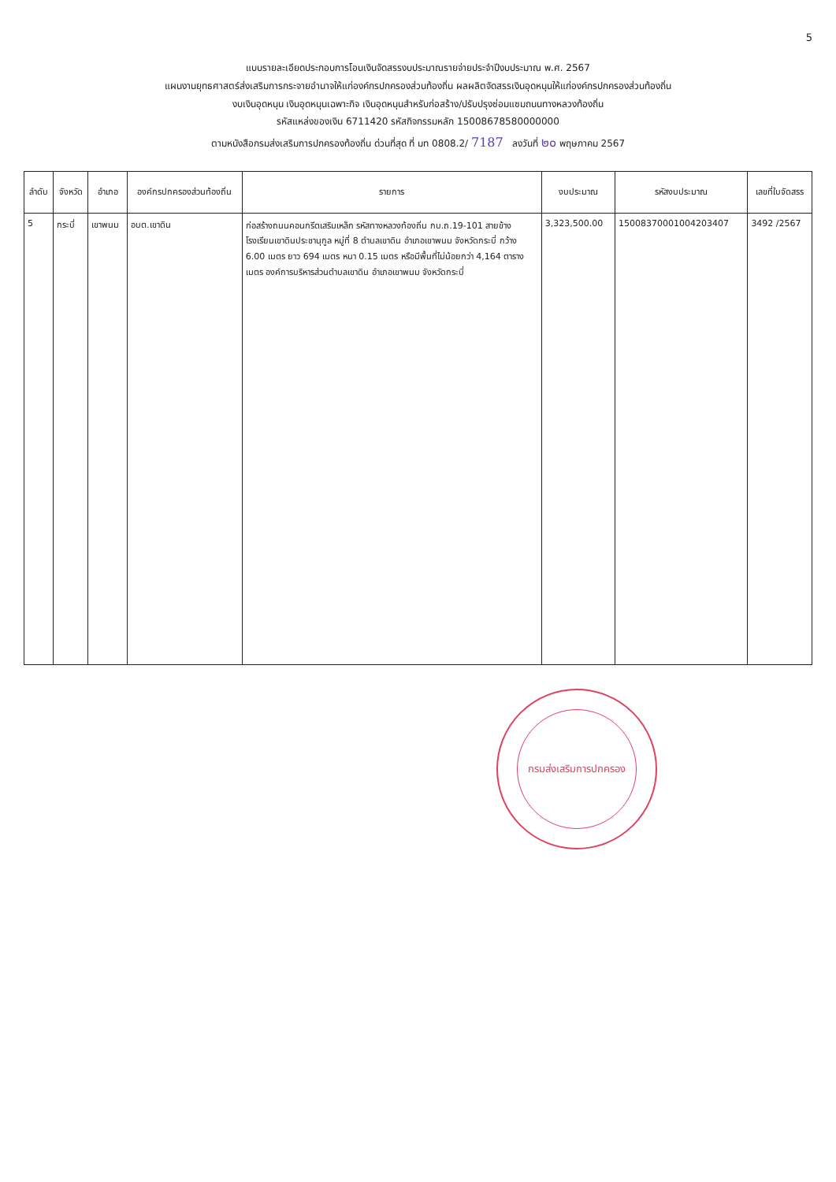5
แบบรายละเอียดประกอบการโอนเงินจัดสรรงบประมาณรายจ่ายประจำปีงบประมาณ พ.ศ. 2567
แผนงานยุทธศาสตร์ส่งเสริมการกระจายอำนาจให้แก่องค์กรปกครองส่วนท้องถิ่น ผลผลิตจัดสรรเงินอุดหนุนให้แก่องค์กรปกครองส่วนท้องถิ่น
งบเงินอุดหนุน เงินอุดหนุนเฉพาะกิจ เงินอุดหนุนสำหรับก่อสร้าง/ปรับปรุงซ่อมแซมถนนทางหลวงท้องถิ่น
รหัสแหล่งของเงิน 6711420 รหัสกิจกรรมหลัก 15008678580000000
ตามหนังสือกรมส่งเสริมการปกครองท้องถิ่น ด่วนที่สุด ที่ มท 0808.2/ 7187 ลงวันที่ ๒๐ พฤษภาคม 2567
| ลำดับ | จังหวัด | อำเภอ | องค์กรปกครองส่วนท้องถิ่น | รายการ | งบประมาณ | รหัสงบประมาณ | เลขที่ใบจัดสรร |
| --- | --- | --- | --- | --- | --- | --- | --- |
| 5 | กระบี่ | เขาพนม | อบต.เขาดิน | ก่อสร้างถนนคอนกรีตเสริมเหล็ก รหัสทางหลวงท้องถิ่น กบ.ถ.19-101 สายข้างโรงเรียนเขาดินประชานุกูล หมู่ที่ 8 ตำบลเขาดิน อำเภอเขาพนม จังหวัดกระบี่ กว้าง 6.00 เมตร ยาว 694 เมตร หนา 0.15 เมตร หรือมีพื้นที่ไม่น้อยกว่า 4,164 ตารางเมตร องค์การบริหารส่วนตำบลเขาดิน อำเภอเขาพนม จังหวัดกระบี่ | 3,323,500.00 | 15008370001004203407 | 3492 /2567 |
กรมส่งเสริมการปกครอง